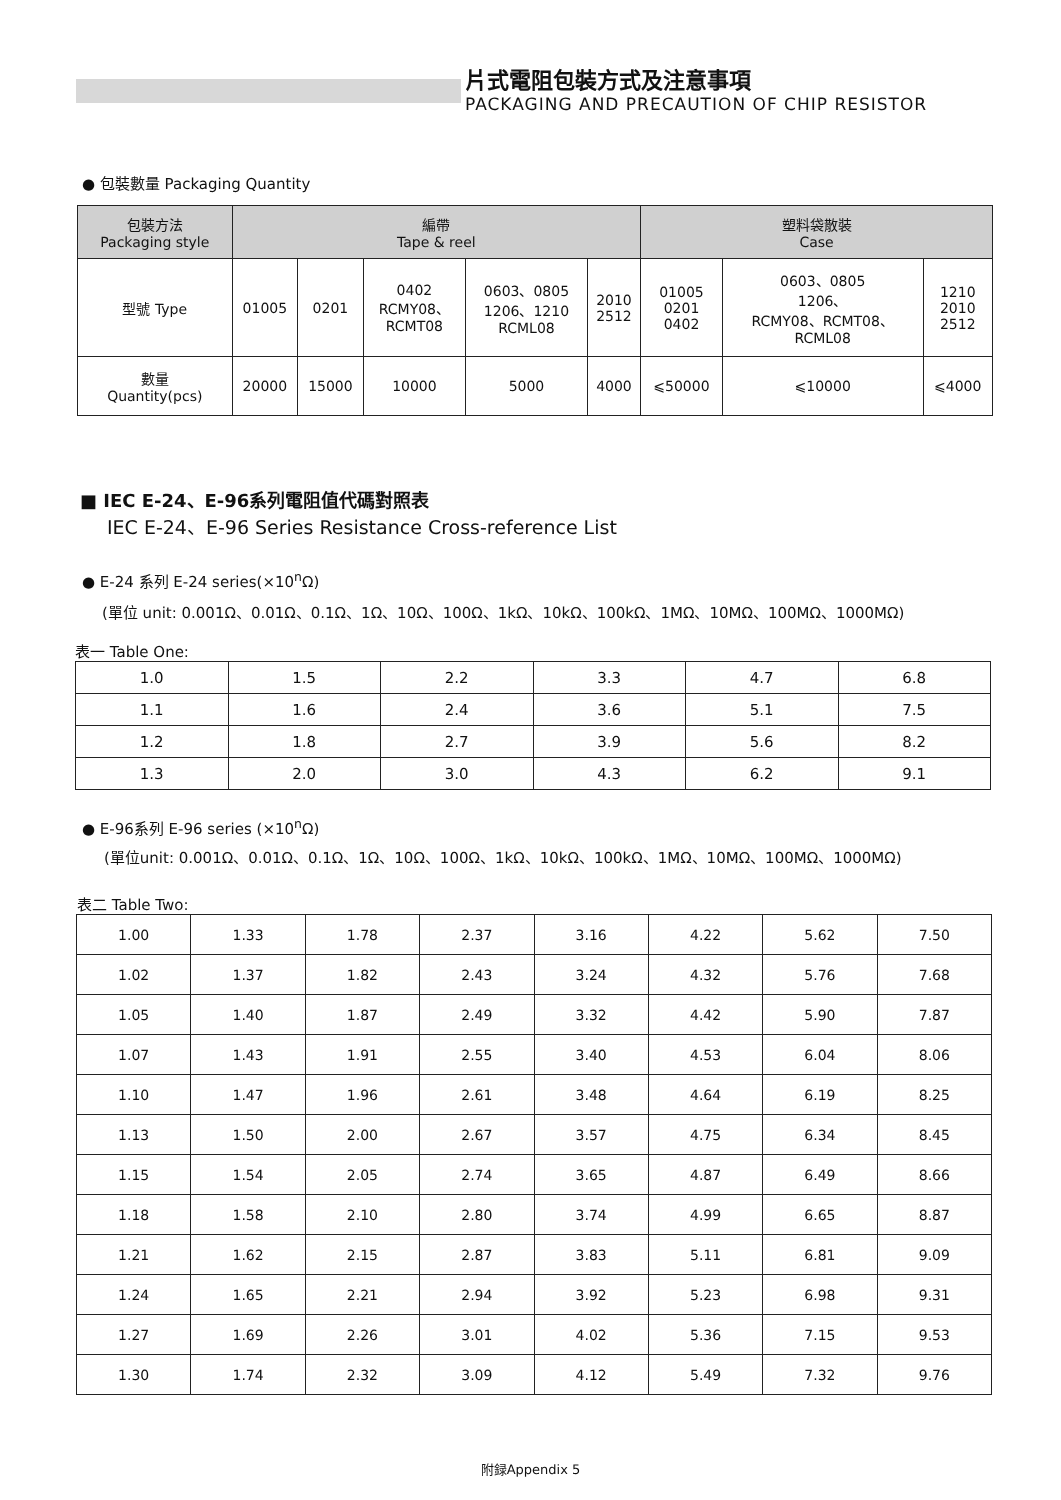片式電阻包裝方式及注意事項
PACKAGING AND PRECAUTION OF CHIP RESISTOR
● 包裝數量 Packaging Quantity
| 包裝方法 Packaging style | 編帶 Tape & reel | | | | | 塑料袋散裝 Case | | |
| --- | --- | --- | --- | --- | --- | --- | --- | --- |
| 型號 Type | 01005 | 0201 | 0402 RCMY08、 RCMT08 | 0603、0805 1206、1210 RCML08 | 2010 2512 | 01005 0201 0402 | 0603、0805 1206、 RCMY08、RCMT08、 RCML08 | 1210 2010 2512 |
| 數量 Quantity(pcs) | 20000 | 15000 | 10000 | 5000 | 4000 | ⩽50000 | ⩽10000 | ⩽4000 |
■ IEC E-24、E-96系列電阻值代碼對照表
IEC E-24、E-96 Series Resistance Cross-reference List
● E-24 系列 E-24 series(×10<sup>n</sup>Ω)
(單位 unit: 0.001Ω、0.01Ω、0.1Ω、1Ω、10Ω、100Ω、1kΩ、10kΩ、100kΩ、1MΩ、10MΩ、100MΩ、1000MΩ)
表一 Table One:
| 1.0 | 1.5 | 2.2 | 3.3 | 4.7 | 6.8 |
| 1.1 | 1.6 | 2.4 | 3.6 | 5.1 | 7.5 |
| 1.2 | 1.8 | 2.7 | 3.9 | 5.6 | 8.2 |
| 1.3 | 2.0 | 3.0 | 4.3 | 6.2 | 9.1 |
● E-96系列 E-96 series (×10<sup>n</sup>Ω)
(單位unit: 0.001Ω、0.01Ω、0.1Ω、1Ω、10Ω、100Ω、1kΩ、10kΩ、100kΩ、1MΩ、10MΩ、100MΩ、1000MΩ)
表二 Table Two:
| 1.00 | 1.33 | 1.78 | 2.37 | 3.16 | 4.22 | 5.62 | 7.50 |
| 1.02 | 1.37 | 1.82 | 2.43 | 3.24 | 4.32 | 5.76 | 7.68 |
| 1.05 | 1.40 | 1.87 | 2.49 | 3.32 | 4.42 | 5.90 | 7.87 |
| 1.07 | 1.43 | 1.91 | 2.55 | 3.40 | 4.53 | 6.04 | 8.06 |
| 1.10 | 1.47 | 1.96 | 2.61 | 3.48 | 4.64 | 6.19 | 8.25 |
| 1.13 | 1.50 | 2.00 | 2.67 | 3.57 | 4.75 | 6.34 | 8.45 |
| 1.15 | 1.54 | 2.05 | 2.74 | 3.65 | 4.87 | 6.49 | 8.66 |
| 1.18 | 1.58 | 2.10 | 2.80 | 3.74 | 4.99 | 6.65 | 8.87 |
| 1.21 | 1.62 | 2.15 | 2.87 | 3.83 | 5.11 | 6.81 | 9.09 |
| 1.24 | 1.65 | 2.21 | 2.94 | 3.92 | 5.23 | 6.98 | 9.31 |
| 1.27 | 1.69 | 2.26 | 3.01 | 4.02 | 5.36 | 7.15 | 9.53 |
| 1.30 | 1.74 | 2.32 | 3.09 | 4.12 | 5.49 | 7.32 | 9.76 |
附録Appendix 5